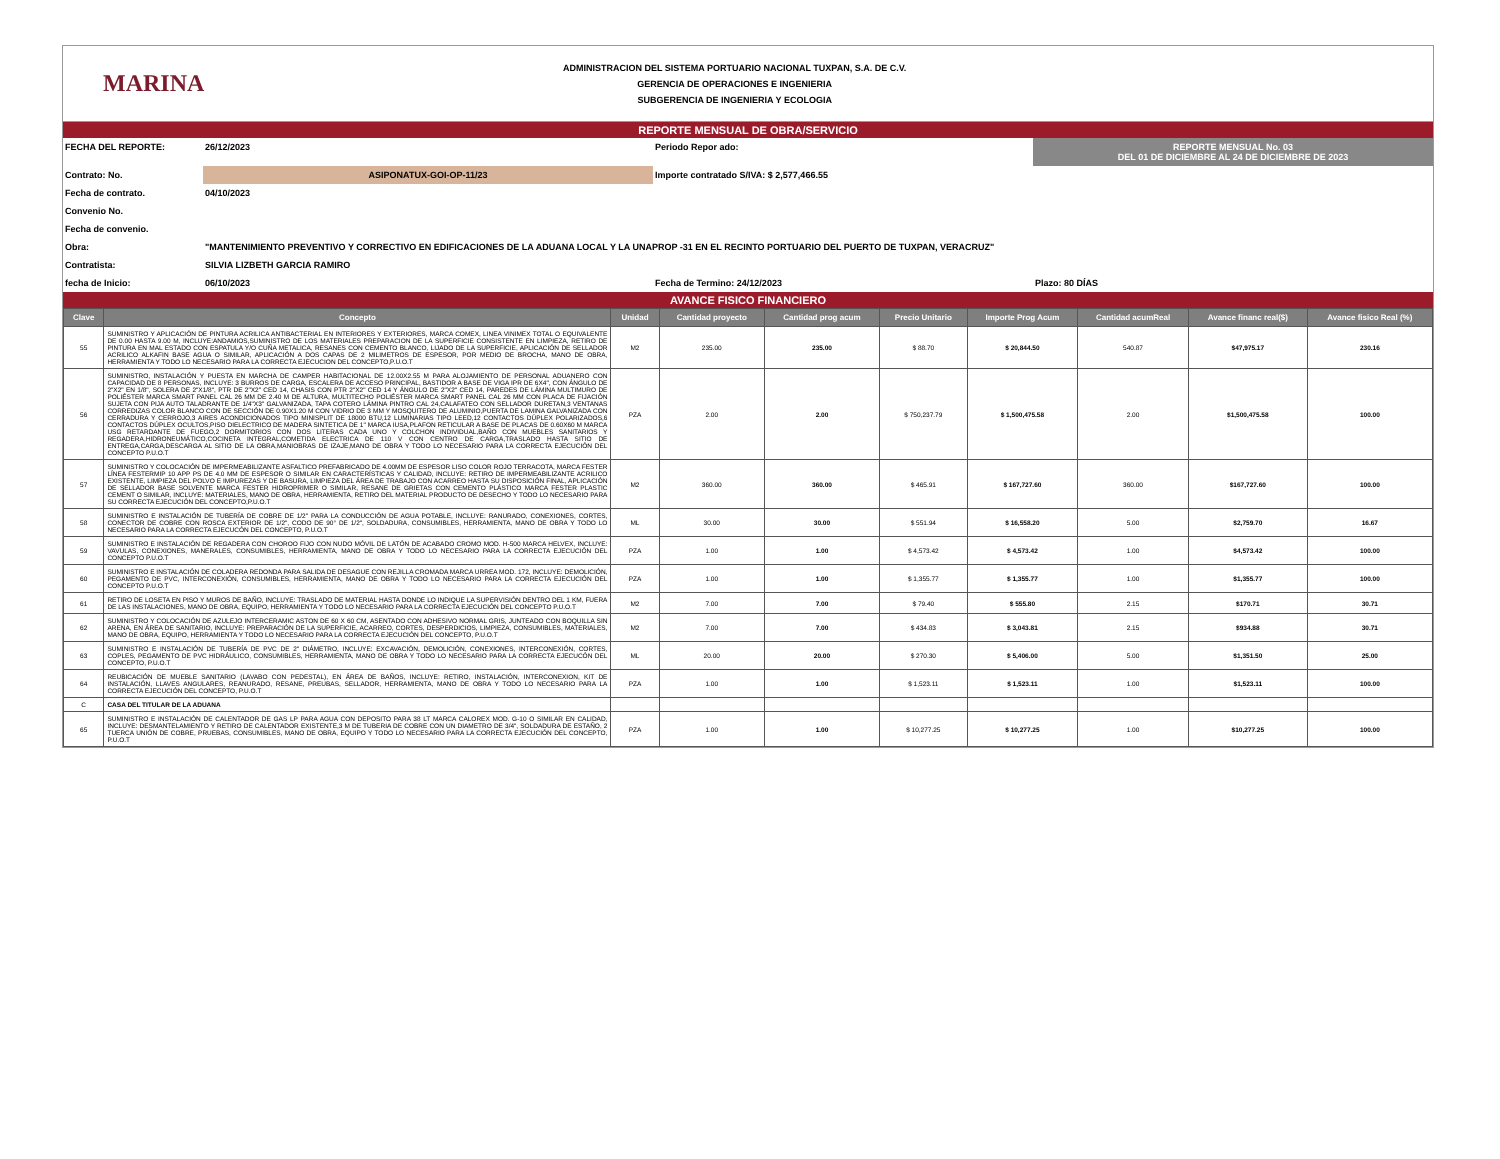MARINA
ADMINISTRACION DEL SISTEMA PORTUARIO NACIONAL TUXPAN, S.A. DE C.V.
GERENCIA DE OPERACIONES E INGENIERIA
SUBGERENCIA DE INGENIERIA Y ECOLOGIA
REPORTE MENSUAL DE OBRA/SERVICIO
FECHA DEL REPORTE:
26/12/2023
Periodo Repor ado:
REPORTE MENSUAL No. 03
DEL 01 DE DICIEMBRE AL 24 DE DICIEMBRE DE 2023
Contrato: No.
ASIPONATUX-GOI-OP-11/23
Importe contratado S/IVA: $ 2,577,466.55
Fecha de contrato.
04/10/2023
Convenio No.
Fecha de convenio.
Obra:
"MANTENIMIENTO PREVENTIVO Y CORRECTIVO EN EDIFICACIONES DE LA ADUANA LOCAL Y LA UNAPROP -31 EN EL RECINTO PORTUARIO DEL PUERTO DE TUXPAN, VERACRUZ"
Contratista:
SILVIA LIZBETH GARCIA RAMIRO
fecha de Inicio:
06/10/2023
Fecha de Termino: 24/12/2023
Plazo: 80 DÍAS
AVANCE FISICO FINANCIERO
| Clave | Concepto | Unidad | Cantidad proyecto | Cantidad prog acum | Precio Unitario | Importe Prog Acum | Cantidad acumReal | Avance financ real($) | Avance fisico Real (%) |
| --- | --- | --- | --- | --- | --- | --- | --- | --- | --- |
| 55 | SUMINISTRO Y APLICACIÓN DE PINTURA ACRILICA ANTIBACTERIAL EN INTERIORES Y EXTERIORES, MARCA COMEX, LINEA VINIMEX TOTAL O EQUIVALENTE DE 0.00 HASTA 9.00 M, INCLUYE:ANDAMIOS,SUMINISTRO DE LOS MATERIALES PREPARACION DE LA SUPERFICIE CONSISTENTE EN LIMPIEZA, RETIRO DE PINTURA EN MAL ESTADO CON ESPATULA Y/O CUÑA METALICA, RESANES CON CEMENTO BLANCO, LIJADO DE LA SUPERFICIE, APLICACIÓN DE SELLADOR ACRILICO ALKAFIN BASE AGUA O SIMILAR, APLICACIÓN A DOS CAPAS DE 2 MILIMETROS DE ESPESOR, POR MEDIO DE BROCHA, MANO DE OBRA, HERRAMIENTA Y TODO LO NECESARIO PARA LA CORRECTA EJECUCION DEL CONCEPTO,P.U.O.T | M2 | 235.00 | 235.00 | $ 88.70 | $ 20,844.50 | 540.87 | $47,975.17 | 230.16 |
| 56 | SUMINISTRO, INSTALACIÓN Y PUESTA EN MARCHA DE CAMPER HABITACIONAL DE 12.00X2.55 M PARA ALOJAMIENTO DE PERSONAL ADUANERO CON CAPACIDAD DE 8 PERSONAS, INCLUYE: 3 BURROS DE CARGA, ESCALERA DE ACCESO PRINCIPAL, BASTIDOR A BASE DE VIGA IPR DE 6X4", CON ÁNGULO DE 2"X2" EN 1/8", SOLERA DE 2"X1/8", PTR DE 2"X2" CED 14, CHASIS CON PTR 2"X2" CED 14 Y ÁNGULO DE 2"X2" CED 14, PAREDES DE LÁMINA MULTIMURO DE POLIÉSTER MARCA SMART PANEL CAL 26 MM DE 2.40 M DE ALTURA, MULTITECHO POLIÉSTER MARCA SMART PANEL CAL 26 MM CON PLACA DE FIJACIÓN SUJETA CON PIJA AUTO TALADRANTE DE 1/4"X3" GALVANIZADA, TAPA COTERO LÁMINA PINTRO CAL 24,CALAFATEO CON SELLADOR DURETAN,3 VENTANAS CORREDIZAS COLOR BLANCO CON DE SECCIÓN DE 0.90X1.20 M CON VIDRIO DE 3 MM Y MOSQUITERO DE ALUMINIO,PUERTA DE LAMINA GALVANIZADA CON CERRADURA Y CERROJO,3 AIRES ACONDICIONADOS TIPO MINISPLIT DE 18000 BTU,12 LUMINARIAS TIPO LEED,12 CONTACTOS DÚPLEX POLARIZADOS,6 CONTACTOS DÚPLEX OCULTOS,PISO DIELECTRICO DE MADERA SINTETICA DE 1" MARCA IUSA,PLAFON RETICULAR A BASE DE PLACAS DE 0.60X60 M MARCA USG RETARDANTE DE FUEGO,2 DORMITORIOS CON DOS LITERAS CADA UNO Y COLCHON INDIVIDUAL,BAÑO CON MUEBLES SANITARIOS Y REGADERA,HIDRONEUMÁTICO,COCINETA INTEGRAL,COMETIDA ELECTRICA DE 110 V CON CENTRO DE CARGA,TRASLADO HASTA SITIO DE ENTREGA,CARGA,DESCARGA AL SITIO DE LA OBRA,MANIOBRAS DE IZAJE,MANO DE OBRA Y TODO LO NECESARIO PARA LA CORRECTA EJECUCIÓN DEL CONCEPTO P.U.O.T | PZA | 2.00 | 2.00 | $ 750,237.79 | $ 1,500,475.58 | 2.00 | $1,500,475.58 | 100.00 |
| 57 | SUMINISTRO Y COLOCACIÓN DE IMPERMEABILIZANTE ASFALTICO PREFABRICADO DE 4.00MM DE ESPESOR LISO COLOR ROJO TERRACOTA, MARCA FESTER LÍNEA FESTERMIP 10 APP PS DE 4.0 MM DE ESPESOR O SIMILAR EN CARACTERÍSTICAS Y CALIDAD, INCLUYE: RETIRO DE IMPERMEABILIZANTE ACRILICO EXISTENTE, LIMPIEZA DEL POLVO E IMPUREZAS Y DE BASURA, LIMPIEZA DEL ÁREA DE TRABAJO CON ACARREO HASTA SU DISPOSICIÓN FINAL, APLICACIÓN DE SELLADOR BASE SOLVENTE MARCA FESTER HIDROPRIMER O SIMILAR, RESANE DE GRIETAS CON CEMENTO PLÁSTICO MARCA FESTER PLASTIC CEMENT O SIMILAR, INCLUYE: MATERIALES, MANO DE OBRA, HERRAMIENTA, RETIRO DEL MATERIAL PRODUCTO DE DESECHO Y TODO LO NECESARIO PARA SU CORRECTA EJECUCIÓN DEL CONCEPTO,P.U.O.T | M2 | 360.00 | 360.00 | $ 465.91 | $ 167,727.60 | 360.00 | $167,727.60 | 100.00 |
| 58 | SUMINISTRO E INSTALACIÓN DE TUBERÍA DE COBRE DE 1/2" PARA LA CONDUCCIÓN DE AGUA POTABLE, INCLUYE: RANURADO, CONEXIONES, CORTES, CONECTOR DE COBRE CON ROSCA EXTERIOR DE 1/2", CODO DE 90° DE 1/2", SOLDADURA, CONSUMIBLES, HERRAMIENTA, MANO DE OBRA Y TODO LO NECESARIO PARA LA CORRECTA EJECUCÓN DEL CONCEPTO, P.U.O.T | ML | 30.00 | 30.00 | $ 551.94 | $ 16,558.20 | 5.00 | $2,759.70 | 16.67 |
| 59 | SUMINISTRO E INSTALACIÓN DE REGADERA CON CHOROO FIJO CON NUDO MÓVIL DE LATÓN DE ACABADO CROMO MOD. H-500 MARCA HELVEX, INCLUYE: VAVULAS, CONEXIONES, MANERALES, CONSUMIBLES, HERRAMIENTA, MANO DE OBRA Y TODO LO NECESARIO PARA LA CORRECTA EJECUCIÓN DEL CONCEPTO P.U.O.T | PZA | 1.00 | 1.00 | $ 4,573.42 | $ 4,573.42 | 1.00 | $4,573.42 | 100.00 |
| 60 | SUMINISTRO E INSTALACIÓN DE COLADERA REDONDA PARA SALIDA DE DESAGUE CON REJILLA CROMADA MARCA URREA MOD. 172, INCLUYE: DEMOLICIÓN, PEGAMENTO DE PVC, INTERCONEXIÓN, CONSUMIBLES, HERRAMIENTA, MANO DE OBRA Y TODO LO NECESARIO PARA LA CORRECTA EJECUCIÓN DEL CONCEPTO P.U.O.T | PZA | 1.00 | 1.00 | $ 1,355.77 | $ 1,355.77 | 1.00 | $1,355.77 | 100.00 |
| 61 | RETIRO DE LOSETA EN PISO Y MUROS DE BAÑO, INCLUYE: TRASLADO DE MATERIAL HASTA DONDE LO INDIQUE LA SUPERVISIÓN DENTRO DEL 1 KM, FUERA DE LAS INSTALACIONES, MANO DE OBRA, EQUIPO, HERRAMIENTA Y TODO LO NECESARIO PARA LA CORRECTA EJECUCIÓN DEL CONCEPTO P.U.O.T | M2 | 7.00 | 7.00 | $ 79.40 | $ 555.80 | 2.15 | $170.71 | 30.71 |
| 62 | SUMINISTRO Y COLOCACIÓN DE AZULEJO INTERCERAMIC ASTON DE 60 X 60 CM, ASENTADO CON ADHESIVO NORMAL GRIS, JUNTEADO CON BOQUILLA SIN ARENA, EN ÁREA DE SANITARIO, INCLUYE: PREPARACIÓN DE LA SUPERFICIE, ACARREO, CORTES, DESPERDICIOS, LIMPIEZA, CONSUMIBLES, MATERIALES, MANO DE OBRA, EQUIPO, HERRAMIENTA Y TODO LO NECESARIO PARA LA CORRECTA EJECUCIÓN DEL CONCEPTO, P.U.O.T | M2 | 7.00 | 7.00 | $ 434.83 | $ 3,043.81 | 2.15 | $934.88 | 30.71 |
| 63 | SUMINISTRO E INSTALACIÓN DE TUBERÍA DE PVC DE 2" DIÁMETRO, INCLUYE: EXCAVACIÓN, DEMOLICIÓN, CONEXIONES, INTERCONEXIÓN, CORTES, COPLES, PEGAMENTO DE PVC HIDRÁULICO, CONSUMIBLES, HERRAMIENTA, MANO DE OBRA Y TODO LO NECESARIO PARA LA CORRECTA EJECUCÓN DEL CONCEPTO, P.U.O.T | ML | 20.00 | 20.00 | $ 270.30 | $ 5,406.00 | 5.00 | $1,351.50 | 25.00 |
| 64 | REUBICACIÓN DE MUEBLE SANITARIO (LAVABO CON PEDESTAL), EN ÁREA DE BAÑOS, INCLUYE: RETIRO, INSTALACIÓN, INTERCONEXION, KIT DE INSTALACIÓN, LLAVES ANGULARES, REANURADO, RESANE, PREUBAS, SELLADOR, HERRAMIENTA, MANO DE OBRA Y TODO LO NECESARIO PARA LA CORRECTA EJECUCIÓN DEL CONCEPTO, P.U.O.T | PZA | 1.00 | 1.00 | $ 1,523.11 | $ 1,523.11 | 1.00 | $1,523.11 | 100.00 |
| C | CASA DEL TITULAR DE LA ADUANA | | | | | | | | |
| 65 | SUMINISTRO E INSTALACIÓN DE CALENTADOR DE GAS LP PARA AGUA CON DEPOSITO PARA 38 LT MARCA CALOREX MOD. G-10 O SIMILAR EN CALIDAD, INCLUYE: DESMANTELAMIENTO Y RETIRO DE CALENTADOR EXISTENTE,3 M DE TUBERIA DE COBRE CON UN DIAMETRO DE 3/4", SOLDADURA DE ESTAÑO, 2 TUERCA UNIÓN DE COBRE, PRUEBAS, CONSUMIBLES, MANO DE OBRA, EQUIPO Y TODO LO NECESARIO PARA LA CORRECTA EJECUCIÓN DEL CONCEPTO, P.U.O.T | PZA | 1.00 | 1.00 | $ 10,277.25 | $ 10,277.25 | 1.00 | $10,277.25 | 100.00 |